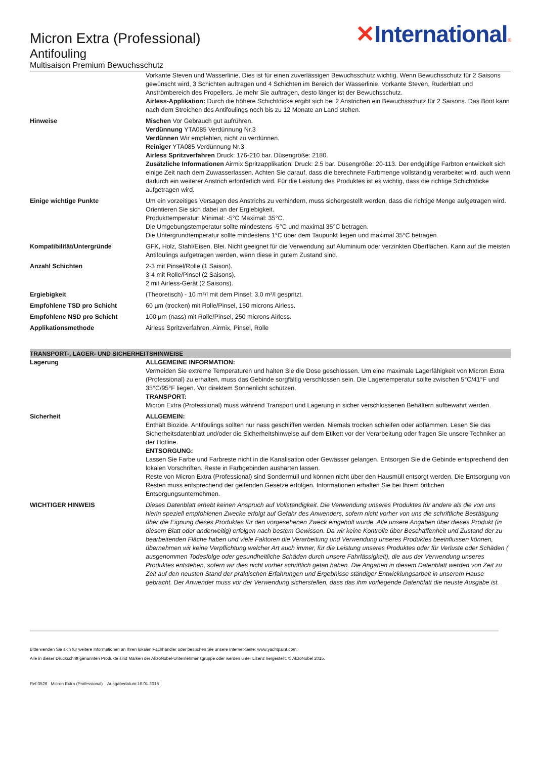Micron Extra (Professional)
Antifouling
Multisaison Premium Bewuchsschutz
✕International®
| | Vorkante Steven und Wasserlinie. Dies ist für einen zuverlässigen Bewuchsschutz wichtig. Wenn Bewuchsschutz für 2 Saisons gewünscht wird, 3 Schichten auftragen und 4 Schichten im Bereich der Wasserlinie, Vorkante Steven, Ruderblatt und Anströmbereich des Propellers. Je mehr Sie auftragen, desto länger ist der Bewuchsschutz. Airless-Applikation: Durch die höhere Schichtdicke ergibt sich bei 2 Anstrichen ein Bewuchsschutz für 2 Saisons. Das Boot kann nach dem Streichen des Antifoulings noch bis zu 12 Monate an Land stehen. |
| Hinweise | Mischen Vor Gebrauch gut aufrühren. Verdünnung YTA085 Verdünnung Nr.3 Verdünnen Wir empfehlen, nicht zu verdünnen. Reiniger YTA085 Verdünnung Nr.3 Airless Spritzverfahren Druck: 176-210 bar. Düsengröße: 2180. Zusätzliche Informationen Airmix Spritzapplikation: Druck: 2.5 bar. Düsengröße: 20-113. Der endgültige Farbton entwickelt sich einige Zeit nach dem Zuwasserlassen. Achten Sie darauf, dass die berechnete Farbmenge vollständig verarbeitet wird, auch wenn dadurch ein weiterer Anstrich erforderlich wird. Für die Leistung des Produktes ist es wichtig, dass die richtige Schichtdicke aufgetragen wird. |
| Einige wichtige Punkte | Um ein vorzeitiges Versagen des Anstrichs zu verhindern, muss sichergestellt werden, dass die richtige Menge aufgetragen wird. Orientieren Sie sich dabei an der Ergiebigkeit. Produkttemperatur: Minimal: -5°C Maximal: 35°C. Die Umgebungstemperatur sollte mindestens -5°C und maximal 35°C betragen. Die Untergrundtemperatur sollte mindestens 1°C über dem Taupunkt liegen und maximal 35°C betragen. |
| Kompatibilität/Untergründe | GFK, Holz, Stahl/Eisen, Blei. Nicht geeignet für die Verwendung auf Aluminium oder verzinkten Oberflächen. Kann auf die meisten Antifoulings aufgetragen werden, wenn diese in gutem Zustand sind. |
| Anzahl Schichten | 2-3 mit Pinsel/Rolle (1 Saison). 3-4 mit Rolle/Pinsel (2 Saisons). 2 mit Airless-Gerät (2 Saisons). |
| Ergiebigkeit | (Theoretisch) - 10 m²/l mit dem Pinsel; 3.0 m²/l gespritzt. |
| Empfohlene TSD pro Schicht | 60 µm (trocken) mit Rolle/Pinsel, 150 microns Airless. |
| Empfohlene NSD pro Schicht | 100 µm (nass) mit Rolle/Pinsel, 250 microns Airless. |
| Applikationsmethode | Airless Spritzverfahren, Airmix, Pinsel, Rolle |
TRANSPORT-, LAGER- UND SICHERHEITSHINWEISE
| Lagerung | ALLGEMEINE INFORMATION: Vermeiden Sie extreme Temperaturen und halten Sie die Dose geschlossen. Um eine maximale Lagerfähigkeit von Micron Extra (Professional) zu erhalten, muss das Gebinde sorgfältig verschlossen sein. Die Lagertemperatur sollte zwischen 5°C/41°F und 35°C/95°F liegen. Vor direktem Sonnenlicht schützen. TRANSPORT: Micron Extra (Professional) muss während Transport und Lagerung in sicher verschlossenen Behältern aufbewahrt werden. |
| Sicherheit | ALLGEMEIN: Enthält Biozide. Antifoulings sollten nur nass geschliffen werden. Niemals trocken schleifen oder abflämmen. Lesen Sie das Sicherheitsdatenblatt und/oder die Sicherheitshinweise auf dem Etikett vor der Verarbeitung oder fragen Sie unsere Techniker an der Hotline. ENTSORGUNG: Lassen Sie Farbe und Farbreste nicht in die Kanalisation oder Gewässer gelangen. Entsorgen Sie die Gebinde entsprechend den lokalen Vorschriften. Reste in Farbgebinden aushärten lassen. Reste von Micron Extra (Professional) sind Sondermüll und können nicht über den Hausmüll entsorgt werden. Die Entsorgung von Resten muss entsprechend der geltenden Gesetze erfolgen. Informationen erhalten Sie bei Ihrem örtlichen Entsorgungsunternehmen. |
| WICHTIGER HINWEIS | Dieses Datenblatt erhebt keinen Anspruch auf Vollständigkeit. Die Verwendung unseres Produktes für andere als die von uns hierin speziell empfohlenen Zwecke erfolgt auf Gefahr des Anwenders, sofern nicht vorher von uns die schriftliche Bestätigung über die Eignung dieses Produktes für den vorgesehenen Zweck eingeholt wurde. Alle unsere Angaben über dieses Produkt (in diesem Blatt oder anderweitig) erfolgen nach bestem Gewissen. Da wir keine Kontrolle über Beschaffenheit und Zustand der zu bearbeitenden Fläche haben und viele Faktoren die Verarbeitung und Verwendung unseres Produktes beeinflussen können, übernehmen wir keine Verpflichtung welcher Art auch immer, für die Leistung unseres Produktes oder für Verluste oder Schäden ( ausgenommen Todesfolge oder gesundheitliche Schäden durch unsere Fahrlässigkeit), die aus der Verwendung unseres Produktes entstehen, sofern wir dies nicht vorher schriftlich getan haben. Die Angaben in diesem Datenblatt werden von Zeit zu Zeit auf den neusten Stand der praktischen Erfahrungen und Ergebnisse ständiger Entwicklungsarbeit in unserem Hause gebracht. Der Anwender muss vor der Verwendung sicherstellen, dass das ihm vorliegende Datenblatt die neuste Ausgabe ist. |
Bitte wenden Sie sich für weitere Informationen an Ihren lokalen Fachhändler oder besuchen Sie unsere Internet-Seite: www.yachtpaint.com.
Alle in dieser Druckschrift genannten Produkte sind Marken der AkzoNobel-Unternehmensgruppe oder werden unter Lizenz hergestellt. © AkzoNobel 2015.
Ref:3526 Micron Extra (Professional) Ausgabedatum:16.01.2015